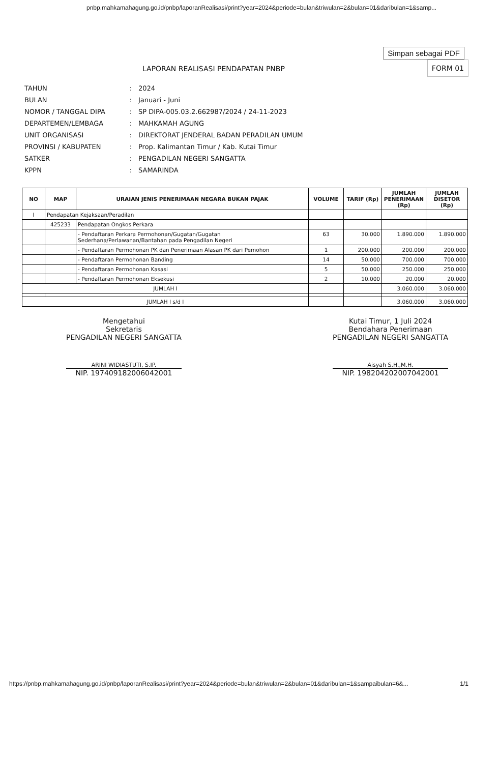pnbp.mahkamahagung.go.id/pnbp/laporanRealisasi/print?year=2024&periode=bulan&triwulan=2&bulan=01&daribulan=1&samp...
Simpan sebagai PDF
FORM 01
LAPORAN REALISASI PENDAPATAN PNBP
| TAHUN | : | 2024 |
| BULAN | : | Januari - Juni |
| NOMOR / TANGGAL DIPA | : | SP DIPA-005.03.2.662987/2024 / 24-11-2023 |
| DEPARTEMEN/LEMBAGA | : | MAHKAMAH AGUNG |
| UNIT ORGANISASI | : | DIREKTORAT JENDERAL BADAN PERADILAN UMUM |
| PROVINSI / KABUPATEN | : | Prop. Kalimantan Timur / Kab. Kutai Timur |
| SATKER | : | PENGADILAN NEGERI SANGATTA |
| KPPN | : | SAMARINDA |
| NO | MAP | URAIAN JENIS PENERIMAAN NEGARA BUKAN PAJAK | VOLUME | TARIF (Rp) | JUMLAH PENERIMAAN (Rp) | JUMLAH DISETOR (Rp) |
| --- | --- | --- | --- | --- | --- | --- |
| I | Pendapatan Kejaksaan/Peradilan | | | | | |
| | 425233 | Pendapatan Ongkos Perkara | | | | |
| | | - Pendaftaran Perkara Permohonan/Gugatan/Gugatan Sederhana/Perlawanan/Bantahan pada Pengadilan Negeri | 63 | 30.000 | 1.890.000 | 1.890.000 |
| | | - Pendaftaran Permohonan PK dan Penerimaan Alasan PK dari Pemohon | 1 | 200.000 | 200.000 | 200.000 |
| | | - Pendaftaran Permohonan Banding | 14 | 50.000 | 700.000 | 700.000 |
| | | - Pendaftaran Permohonan Kasasi | 5 | 50.000 | 250.000 | 250.000 |
| | | - Pendaftaran Permohonan Eksekusi | 2 | 10.000 | 20.000 | 20.000 |
| JUMLAH I | | | | | 3.060.000 | 3.060.000 |
| JUMLAH I s/d I | | | | | 3.060.000 | 3.060.000 |
Mengetahui
Sekretaris
PENGADILAN NEGERI SANGATTA
ARINI WIDIASTUTI, S.IP.
NIP. 197409182006042001
Kutai Timur, 1 Juli 2024
Bendahara Penerimaan
PENGADILAN NEGERI SANGATTA
Aisyah S.H.,M.H.
NIP. 198204202007042001
https://pnbp.mahkamahagung.go.id/pnbp/laporanRealisasi/print?year=2024&periode=bulan&triwulan=2&bulan=01&daribulan=1&sampaibulan=6&... 1/1